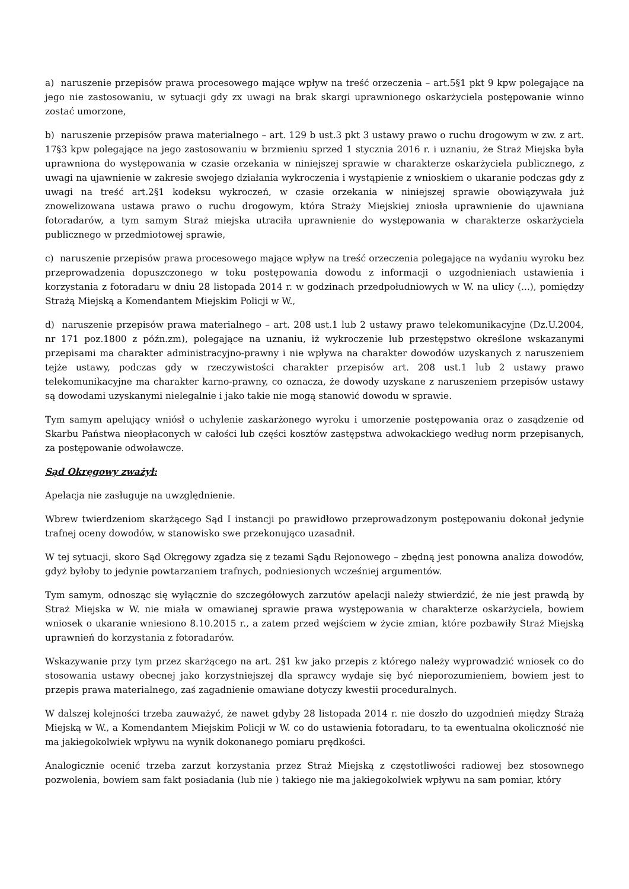a) naruszenie przepisów prawa procesowego mające wpływ na treść orzeczenia – art.5§1 pkt 9 kpw polegające na jego nie zastosowaniu, w sytuacji gdy zx uwagi na brak skargi uprawnionego oskarżyciela postępowanie winno zostać umorzone,
b) naruszenie przepisów prawa materialnego – art. 129 b ust.3 pkt 3 ustawy prawo o ruchu drogowym w zw. z art. 17§3 kpw polegające na jego zastosowaniu w brzmieniu sprzed 1 stycznia 2016 r. i uznaniu, że Straż Miejska była uprawniona do występowania w czasie orzekania w niniejszej sprawie w charakterze oskarżyciela publicznego, z uwagi na ujawnienie w zakresie swojego działania wykroczenia i wystąpienie z wnioskiem o ukaranie podczas gdy z uwagi na treść art.2§1 kodeksu wykroczeń, w czasie orzekania w niniejszej sprawie obowiązywała już znowelizowana ustawa prawo o ruchu drogowym, która Straży Miejskiej zniosła uprawnienie do ujawniana fotoradarów, a tym samym Straż miejska utraciła uprawnienie do występowania w charakterze oskarżyciela publicznego w przedmiotowej sprawie,
c) naruszenie przepisów prawa procesowego mające wpływ na treść orzeczenia polegające na wydaniu wyroku bez przeprowadzenia dopuszczonego w toku postępowania dowodu z informacji o uzgodnieniach ustawienia i korzystania z fotoradaru w dniu 28 listopada 2014 r. w godzinach przedpołudniowych w W. na ulicy (...), pomiędzy Strażą Miejską a Komendantem Miejskim Policji w W.,
d) naruszenie przepisów prawa materialnego – art. 208 ust.1 lub 2 ustawy prawo telekomunikacyjne (Dz.U.2004, nr 171 poz.1800 z późn.zm), polegające na uznaniu, iż wykroczenie lub przestępstwo określone wskazanymi przepisami ma charakter administracyjno-prawny i nie wpływa na charakter dowodów uzyskanych z naruszeniem tejże ustawy, podczas gdy w rzeczywistości charakter przepisów art. 208 ust.1 lub 2 ustawy prawo telekomunikacyjne ma charakter karno-prawny, co oznacza, że dowody uzyskane z naruszeniem przepisów ustawy są dowodami uzyskanymi nielegalnie i jako takie nie mogą stanowić dowodu w sprawie.
Tym samym apelujący wniósł o uchylenie zaskarżonego wyroku i umorzenie postępowania oraz o zasądzenie od Skarbu Państwa nieopłaconych w całości lub części kosztów zastępstwa adwokackiego według norm przepisanych, za postępowanie odwoławcze.
Sąd Okręgowy zważył:
Apelacja nie zasługuje na uwzględnienie.
Wbrew twierdzeniom skarżącego Sąd I instancji po prawidłowo przeprowadzonym postępowaniu dokonał jedynie trafnej oceny dowodów, w stanowisko swe przekonująco uzasadnił.
W tej sytuacji, skoro Sąd Okręgowy zgadza się z tezami Sądu Rejonowego – zbędną jest ponowna analiza dowodów, gdyż byłoby to jedynie powtarzaniem trafnych, podniesionych wcześniej argumentów.
Tym samym, odnosząc się wyłącznie do szczegółowych zarzutów apelacji należy stwierdzić, że nie jest prawdą by Straż Miejska w W. nie miała w omawianej sprawie prawa występowania w charakterze oskarżyciela, bowiem wniosek o ukaranie wniesiono 8.10.2015 r., a zatem przed wejściem w życie zmian, które pozbawiły Straż Miejską uprawnień do korzystania z fotoradarów.
Wskazywanie przy tym przez skarżącego na art. 2§1 kw jako przepis z którego należy wyprowadzić wniosek co do stosowania ustawy obecnej jako korzystniejszej dla sprawcy wydaje się być nieporozumieniem, bowiem jest to przepis prawa materialnego, zaś zagadnienie omawiane dotyczy kwestii proceduralnych.
W dalszej kolejności trzeba zauważyć, że nawet gdyby 28 listopada 2014 r. nie doszło do uzgodnień między Strażą Miejską w W., a Komendantem Miejskim Policji w W. co do ustawienia fotoradaru, to ta ewentualna okoliczność nie ma jakiegokolwiek wpływu na wynik dokonanego pomiaru prędkości.
Analogicznie ocenić trzeba zarzut korzystania przez Straż Miejską z częstotliwości radiowej bez stosownego pozwolenia, bowiem sam fakt posiadania (lub nie ) takiego nie ma jakiegokolwiek wpływu na sam pomiar, który